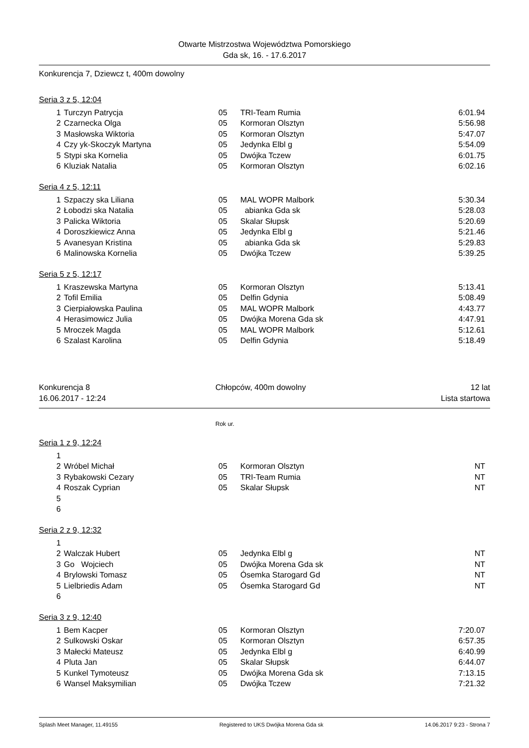Otwarte Mistrzostwa Województwa Pomorskiego
Gda sk, 16. - 17.6.2017
Konkurencja 7, Dziewcz t, 400m dowolny
Seria 3 z 5, 12:04
| 1 | Turczyn Patrycja | 05 | TRI-Team Rumia | 6:01.94 |
| 2 | Czarnecka Olga | 05 | Kormoran Olsztyn | 5:56.98 |
| 3 | Masłowska Wiktoria | 05 | Kormoran Olsztyn | 5:47.07 |
| 4 | Czy yk-Skoczyk Martyna | 05 | Jedynka Elbl g | 5:54.09 |
| 5 | Stypi ska Kornelia | 05 | Dwójka Tczew | 6:01.75 |
| 6 | Kluziak Natalia | 05 | Kormoran Olsztyn | 6:02.16 |
Seria 4 z 5, 12:11
| 1 | Szpaczy ska Liliana | 05 | MAL WOPR Malbork | 5:30.34 |
| 2 | Łobodzi ska Natalia | 05 | abianka Gda sk | 5:28.03 |
| 3 | Palicka Wiktoria | 05 | Skalar Słupsk | 5:20.69 |
| 4 | Doroszkiewicz Anna | 05 | Jedynka Elbl g | 5:21.46 |
| 5 | Avanesyan Kristina | 05 | abianka Gda sk | 5:29.83 |
| 6 | Malinowska Kornelia | 05 | Dwójka Tczew | 5:39.25 |
Seria 5 z 5, 12:17
| 1 | Kraszewska Martyna | 05 | Kormoran Olsztyn | 5:13.41 |
| 2 | Tofil Emilia | 05 | Delfin Gdynia | 5:08.49 |
| 3 | Cierpiałowska Paulina | 05 | MAL WOPR Malbork | 4:43.77 |
| 4 | Herasimowicz Julia | 05 | Dwójka Morena Gda sk | 4:47.91 |
| 5 | Mroczek Magda | 05 | MAL WOPR Malbork | 5:12.61 |
| 6 | Szalast Karolina | 05 | Delfin Gdynia | 5:18.49 |
Konkurencja 8 Chłopców, 400m dowolny 12 lat
16.06.2017 - 12:24 Lista startowa
Rok ur.
Seria 1 z 9, 12:24
| 1 | | | | |
| 2 | Wróbel Michał | 05 | Kormoran Olsztyn | NT |
| 3 | Rybakowski Cezary | 05 | TRI-Team Rumia | NT |
| 4 | Roszak Cyprian | 05 | Skalar Słupsk | NT |
| 5 | | | | |
| 6 | | | | |
Seria 2 z 9, 12:32
| 1 | | | | |
| 2 | Walczak Hubert | 05 | Jedynka Elbl g | NT |
| 3 | Go Wojciech | 05 | Dwójka Morena Gda sk | NT |
| 4 | Brylowski Tomasz | 05 | Ósemka Starogard Gd | NT |
| 5 | Lielbriedis Adam | 05 | Ósemka Starogard Gd | NT |
| 6 | | | | |
Seria 3 z 9, 12:40
| 1 | Bem Kacper | 05 | Kormoran Olsztyn | 7:20.07 |
| 2 | Sulkowski Oskar | 05 | Kormoran Olsztyn | 6:57.35 |
| 3 | Małecki Mateusz | 05 | Jedynka Elbl g | 6:40.99 |
| 4 | Pluta Jan | 05 | Skalar Słupsk | 6:44.07 |
| 5 | Kunkel Tymoteusz | 05 | Dwójka Morena Gda sk | 7:13.15 |
| 6 | Wansel Maksymilian | 05 | Dwójka Tczew | 7:21.32 |
Splash Meet Manager, 11.49155 Registered to UKS Dwójka Morena Gda sk 14.06.2017 9:23 - Strona 7